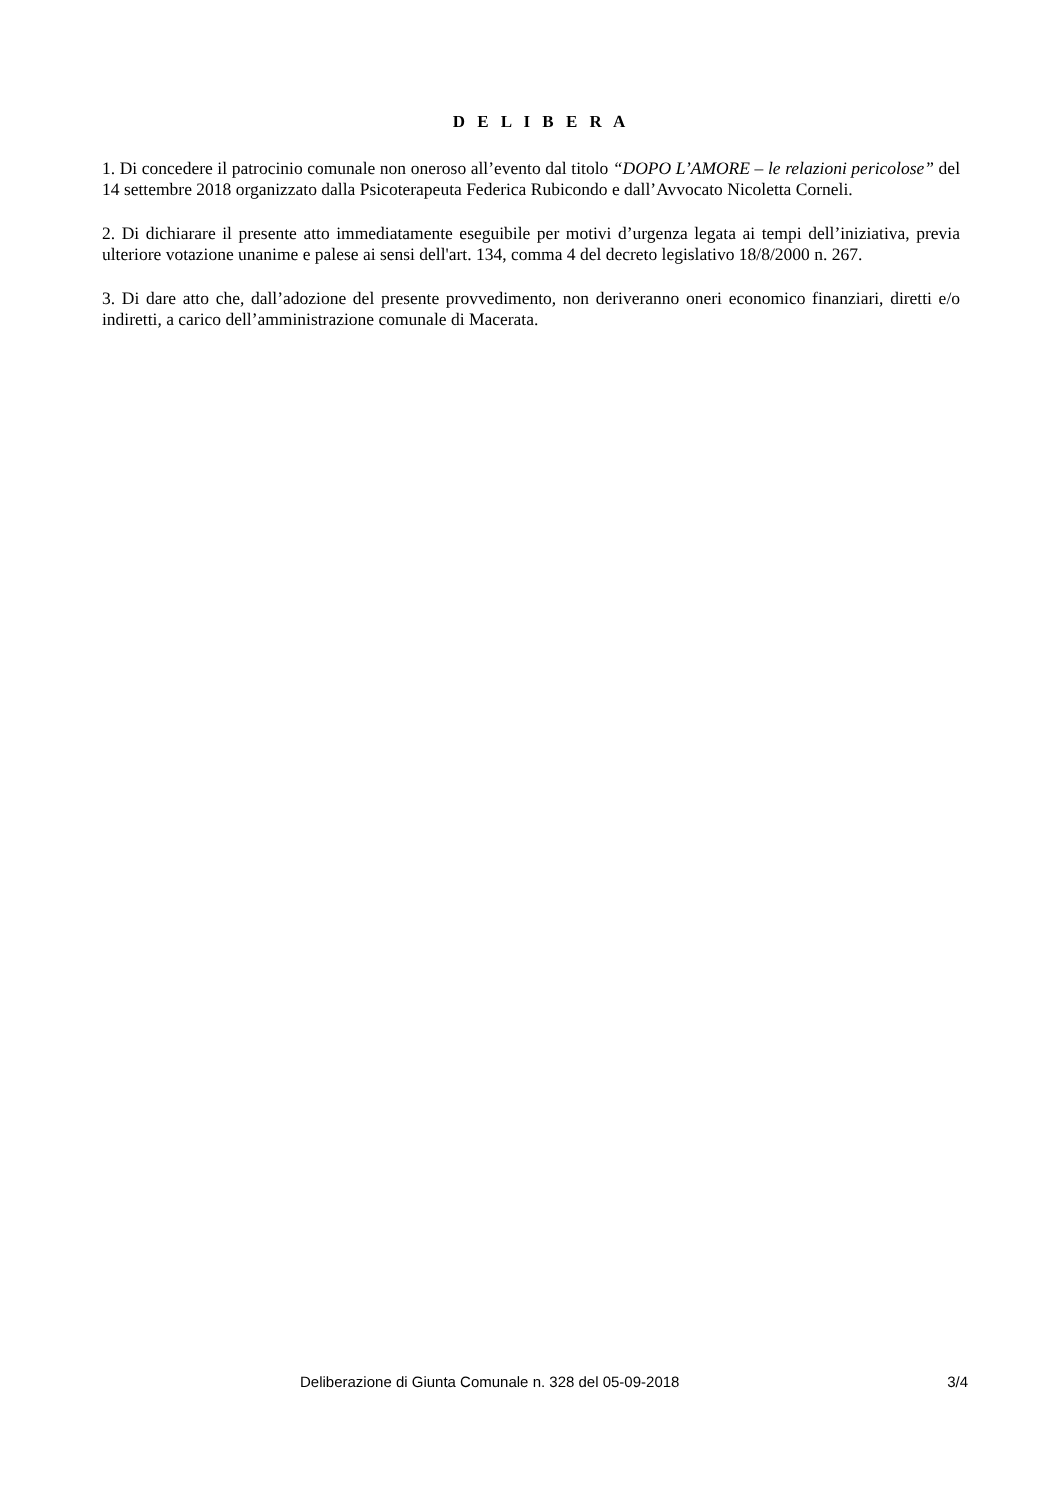D E L I B E R A
1. Di concedere il patrocinio comunale non oneroso all’evento dal titolo “DOPO L’AMORE – le relazioni pericolose” del 14 settembre 2018 organizzato dalla Psicoterapeuta Federica Rubicondo e dall’Avvocato Nicoletta Corneli.
2. Di dichiarare il presente atto immediatamente eseguibile per motivi d’urgenza legata ai tempi dell’iniziativa, previa ulteriore votazione unanime e palese ai sensi dell'art. 134, comma 4 del decreto legislativo 18/8/2000 n. 267.
3. Di dare atto che, dall’adozione del presente provvedimento, non deriveranno oneri economico finanziari, diretti e/o indiretti, a carico dell’amministrazione comunale di Macerata.
Deliberazione di Giunta Comunale n. 328 del 05-09-2018 3/4